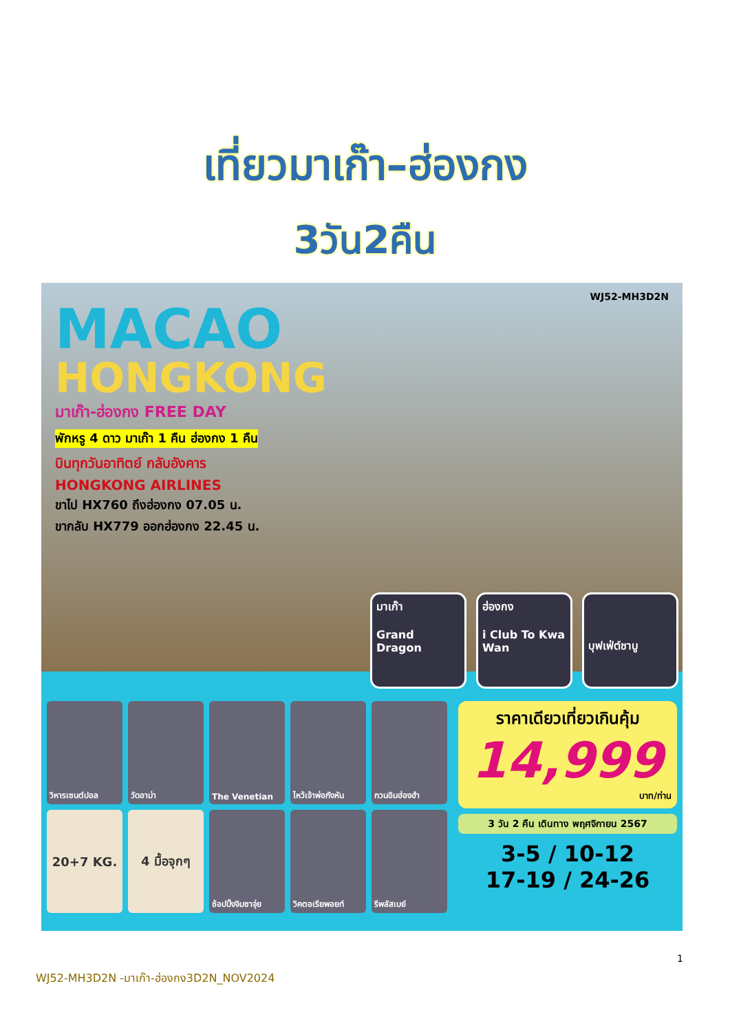เที่ยวมาเก๊า–ฮ่องกง
3วัน2คืน
WJ52-MH3D2N
MACAO
HONGKONG
มาเก๊า-ฮ่องกง FREE DAY
พักหรู 4 ดาว มาเก๊า 1 คืน ฮ่องกง 1 คืน
บินทุกวันอาทิตย์ กลับอังคาร
HONGKONG AIRLINES
ขาไป HX760 ถึงฮ่องกง 07.05 น.
ขากลับ HX779 ออกฮ่องกง 22.45 น.
มาเก๊า
Grand Dragon
ฮ่องกง
i Club To Kwa Wan
บุฟเฟ่ต์ชาบู
วิหารเซนต์ปอล
วัดอาม่า
The Venetian
ไหว้เจ้าพ่อกังหัน
กวนอิมฮ่องฮำ
20+7 KG.
4 มื้อจุกๆ
ช้อปปิ้งจิมซาจุ่ย
วิคตอเรียพอยท์
รีพลัสเบย์
ราคาเดียวเที่ยวเกินคุ้ม
14,999
บาท/ท่าน
3 วัน 2 คืน เดินทาง พฤศจิกายน 2567
3-5 / 10-12
17-19 / 24-26
1
WJ52-MH3D2N -มาเก๊า-ฮ่องกง3D2N_NOV2024